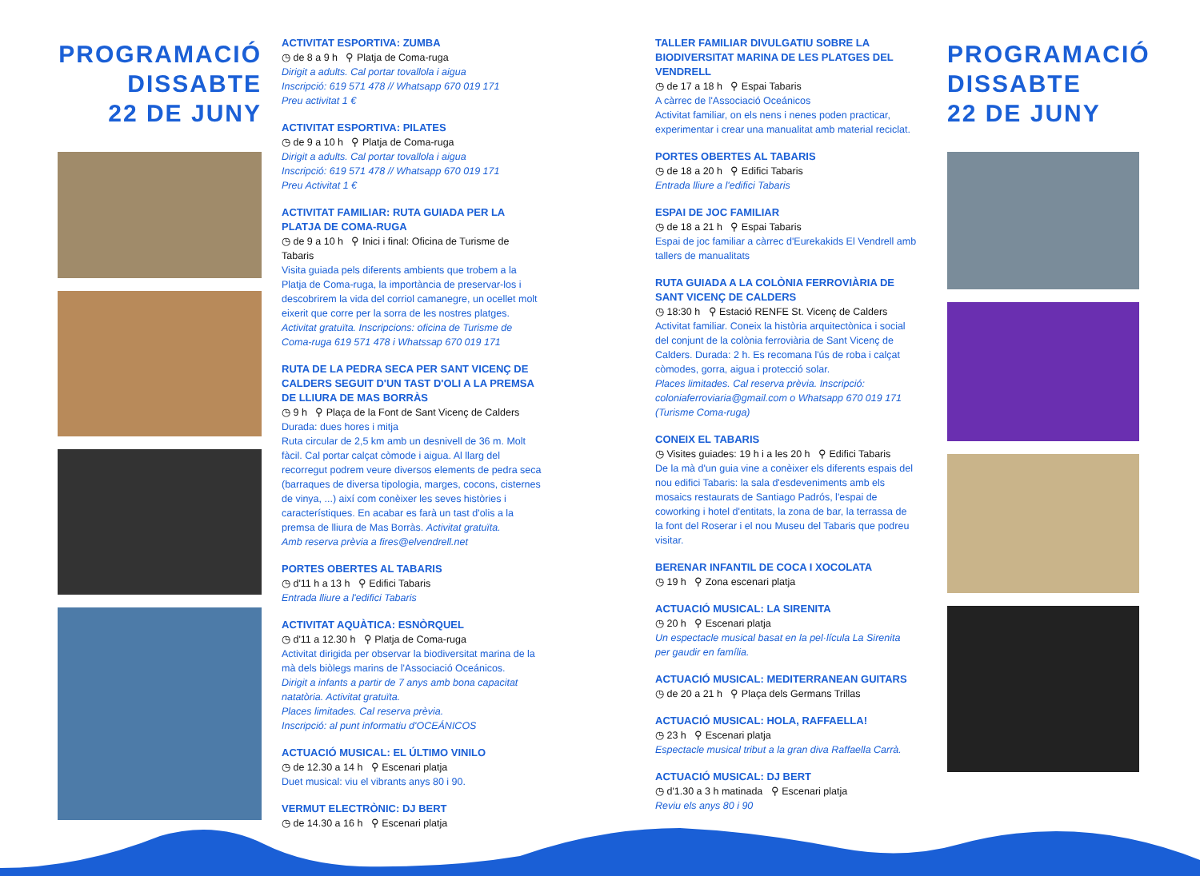PROGRAMACIÓ
DISSABTE
22 DE JUNY
ACTIVITAT ESPORTIVA: ZUMBA
◷ de 8 a 9 h ⚲ Platja de Coma-ruga
Dirigit a adults. Cal portar tovallola i aigua
Inscripció: 619 571 478 // Whatsapp 670 019 171
Preu activitat 1 €
ACTIVITAT ESPORTIVA: PILATES
◷ de 9 a 10 h ⚲ Platja de Coma-ruga
Dirigit a adults. Cal portar tovallola i aigua
Inscripció: 619 571 478 // Whatsapp 670 019 171
Preu Activitat 1 €
ACTIVITAT FAMILIAR: RUTA GUIADA PER LA PLATJA DE COMA-RUGA
◷ de 9 a 10 h ⚲ Inici i final: Oficina de Turisme de Tabaris
Visita guiada pels diferents ambients que trobem a la Platja de Coma-ruga, la importància de preservar-los i descobrirem la vida del corriol camanegre, un ocellet molt eixerit que corre per la sorra de les nostres platges.
Activitat gratuïta. Inscripcions: oficina de Turisme de Coma-ruga 619 571 478 i Whatssap 670 019 171
RUTA DE LA PEDRA SECA PER SANT VICENÇ DE CALDERS SEGUIT D'UN TAST D'OLI A LA PREMSA DE LLIURA DE MAS BORRÀS
◷ 9 h ⚲ Plaça de la Font de Sant Vicenç de Calders
Durada: dues hores i mitja
Ruta circular de 2,5 km amb un desnivell de 36 m. Molt fàcil. Cal portar calçat còmode i aigua. Al llarg del recorregut podrem veure diversos elements de pedra seca (barraques de diversa tipologia, marges, cocons, cisternes de vinya, ...) així com conèixer les seves històries i característiques. En acabar es farà un tast d'olis a la premsa de lliura de Mas Borràs. Activitat gratuïta.
Amb reserva prèvia a fires@elvendrell.net
PORTES OBERTES AL TABARIS
◷ d'11 h a 13 h ⚲ Edifici Tabaris
Entrada lliure a l'edifici Tabaris
ACTIVITAT AQUÀTICA: ESNÒRQUEL
◷ d'11 a 12.30 h ⚲ Platja de Coma-ruga
Activitat dirigida per observar la biodiversitat marina de la mà dels biòlegs marins de l'Associació Oceánicos.
Dirigit a infants a partir de 7 anys amb bona capacitat natatòria. Activitat gratuïta.
Places limitades. Cal reserva prèvia.
Inscripció: al punt informatiu d'OCEÁNICOS
ACTUACIÓ MUSICAL: EL ÚLTIMO VINILO
◷ de 12.30 a 14 h ⚲ Escenari platja
Duet musical: viu el vibrants anys 80 i 90.
VERMUT ELECTRÒNIC: DJ BERT
◷ de 14.30 a 16 h ⚲ Escenari platja
TALLER FAMILIAR DIVULGATIU SOBRE LA BIODIVERSITAT MARINA DE LES PLATGES DEL VENDRELL
◷ de 17 a 18 h ⚲ Espai Tabaris
A càrrec de l'Associació Oceánicos
Activitat familiar, on els nens i nenes poden practicar, experimentar i crear una manualitat amb material reciclat.
PORTES OBERTES AL TABARIS
◷ de 18 a 20 h ⚲ Edifici Tabaris
Entrada lliure a l'edifici Tabaris
ESPAI DE JOC FAMILIAR
◷ de 18 a 21 h ⚲ Espai Tabaris
Espai de joc familiar a càrrec d'Eurekakids El Vendrell amb tallers de manualitats
RUTA GUIADA A LA COLÒNIA FERROVIÀRIA DE SANT VICENÇ DE CALDERS
◷ 18:30 h ⚲ Estació RENFE St. Vicenç de Calders
Activitat familiar. Coneix la història arquitectònica i social del conjunt de la colònia ferroviària de Sant Vicenç de Calders. Durada: 2 h. Es recomana l'ús de roba i calçat còmodes, gorra, aigua i protecció solar.
Places limitades. Cal reserva prèvia. Inscripció: coloniaferroviaria@gmail.com o Whatsapp 670 019 171 (Turisme Coma-ruga)
CONEIX EL TABARIS
◷ Visites guiades: 19 h i a les 20 h ⚲ Edifici Tabaris
De la mà d'un guia vine a conèixer els diferents espais del nou edifici Tabaris: la sala d'esdeveniments amb els mosaics restaurats de Santiago Padrós, l'espai de coworking i hotel d'entitats, la zona de bar, la terrassa de la font del Roserar i el nou Museu del Tabaris que podreu visitar.
BERENAR INFANTIL DE COCA I XOCOLATA
◷ 19 h ⚲ Zona escenari platja
ACTUACIÓ MUSICAL: LA SIRENITA
◷ 20 h ⚲ Escenari platja
Un espectacle musical basat en la pel·lícula La Sirenita per gaudir en família.
ACTUACIÓ MUSICAL: MEDITERRANEAN GUITARS
◷ de 20 a 21 h ⚲ Plaça dels Germans Trillas
ACTUACIÓ MUSICAL: HOLA, RAFFAELLA!
◷ 23 h ⚲ Escenari platja
Espectacle musical tribut a la gran diva Raffaella Carrà.
ACTUACIÓ MUSICAL: DJ BERT
◷ d'1.30 a 3 h matinada ⚲ Escenari platja
Reviu els anys 80 i 90
PROGRAMACIÓ
DISSABTE
22 DE JUNY